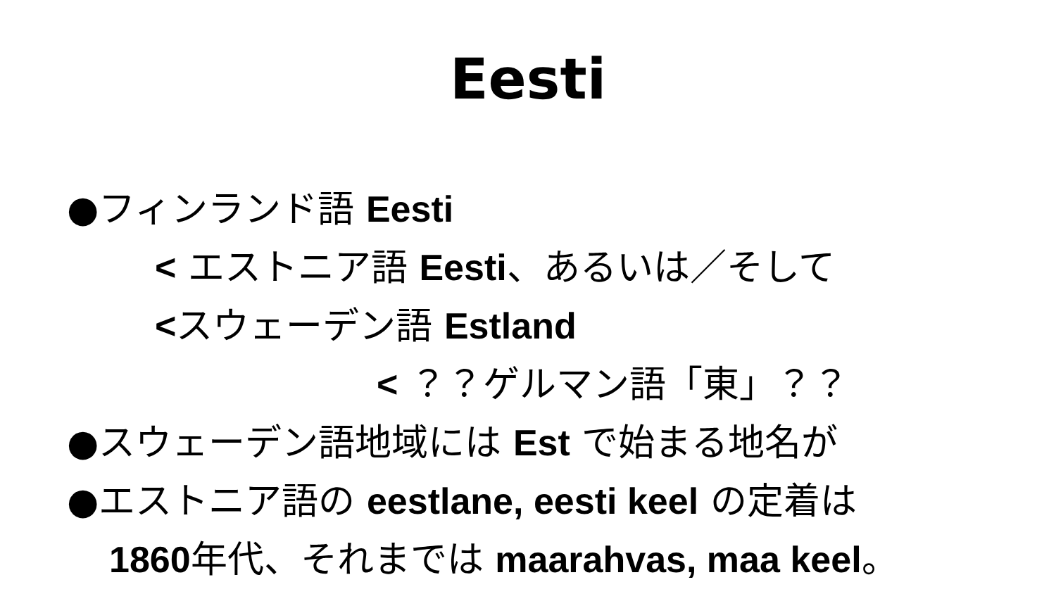Eesti
●フィンランド語 Eesti
< エストニア語 Eesti、あるいは／そして
<スウェーデン語 Estland
< ？？ゲルマン語「東」？？
●スウェーデン語地域には Est で始まる地名が
●エストニア語の eestlane, eesti keel の定着は
1860年代、それまでは maarahvas, maa keel。